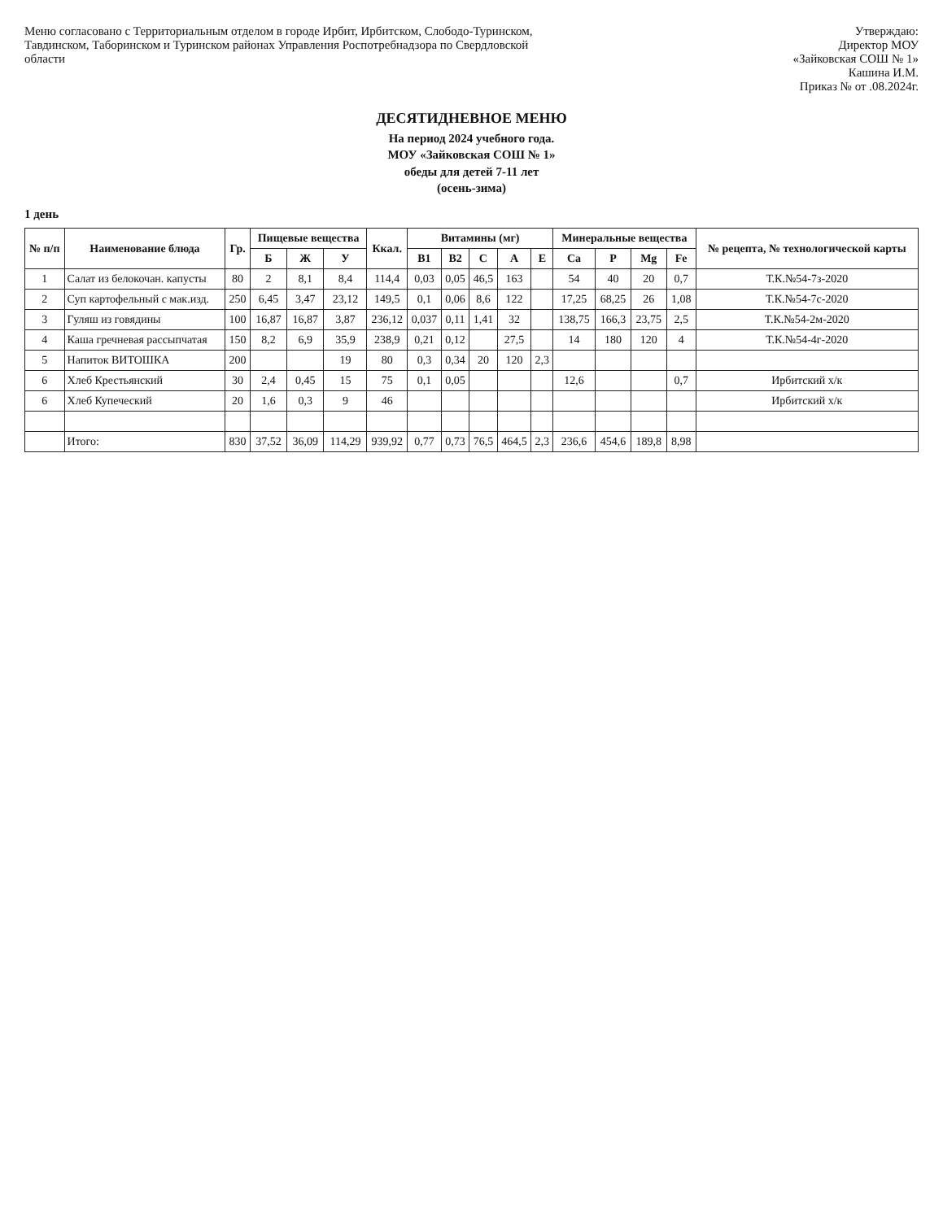Меню согласовано с Территориальным отделом в городе Ирбит, Ирбитском, Слободо-Туринском, Тавдинском, Таборинском и Туринском районах Управления Роспотребнадзора по Свердловской области
Утверждаю:
Директор МОУ
«Зайковская СОШ № 1»
Кашина И.М.
Приказ № от .08.2024г.
ДЕСЯТИДНЕВНОЕ МЕНЮ
На период 2024 учебного года.
МОУ «Зайковская СОШ № 1»
обеды для детей 7-11 лет
(осень-зима)
1 день
| № п/п | Наименование блюда | Гр. | Пищевые вещества | | | Ккал. | Витамины (мг) | | | | | Минеральные вещества | | | | № рецепта, № технологической карты |
| --- | --- | --- | --- | --- | --- | --- | --- | --- | --- | --- | --- | --- | --- | --- | --- | --- |
| | | | Б | Ж | У | | B1 | B2 | C | A | E | Ca | P | Mg | Fe | |
| 1 | Салат из белокочан. капусты | 80 | 2 | 8,1 | 8,4 | 114,4 | 0,03 | 0,05 | 46,5 | 163 | | 54 | 40 | 20 | 0,7 | Т.К.№54-7з-2020 |
| 2 | Суп картофельный с мак.изд. | 250 | 6,45 | 3,47 | 23,12 | 149,5 | 0,1 | 0,06 | 8,6 | 122 | | 17,25 | 68,25 | 26 | 1,08 | Т.К.№54-7с-2020 |
| 3 | Гуляш из говядины | 100 | 16,87 | 16,87 | 3,87 | 236,12 | 0,037 | 0,11 | 1,41 | 32 | | 138,75 | 166,3 | 23,75 | 2,5 | Т.К.№54-2м-2020 |
| 4 | Каша гречневая рассыпчатая | 150 | 8,2 | 6,9 | 35,9 | 238,9 | 0,21 | 0,12 | | 27,5 | | 14 | 180 | 120 | 4 | Т.К.№54-4г-2020 |
| 5 | Напиток ВИТОШКА | 200 | | | 19 | 80 | 0,3 | 0,34 | 20 | 120 | 2,3 | | | | | |
| 6 | Хлеб Крестьянский | 30 | 2,4 | 0,45 | 15 | 75 | 0,1 | 0,05 | | | | 12,6 | | | 0,7 | Ирбитский х/к |
| 6 | Хлеб Купеческий | 20 | 1,6 | 0,3 | 9 | 46 | | | | | | | | | | Ирбитский х/к |
| | Итого: | 830 | 37,52 | 36,09 | 114,29 | 939,92 | 0,77 | 0,73 | 76,5 | 464,5 | 2,3 | 236,6 | 454,6 | 189,8 | 8,98 | |